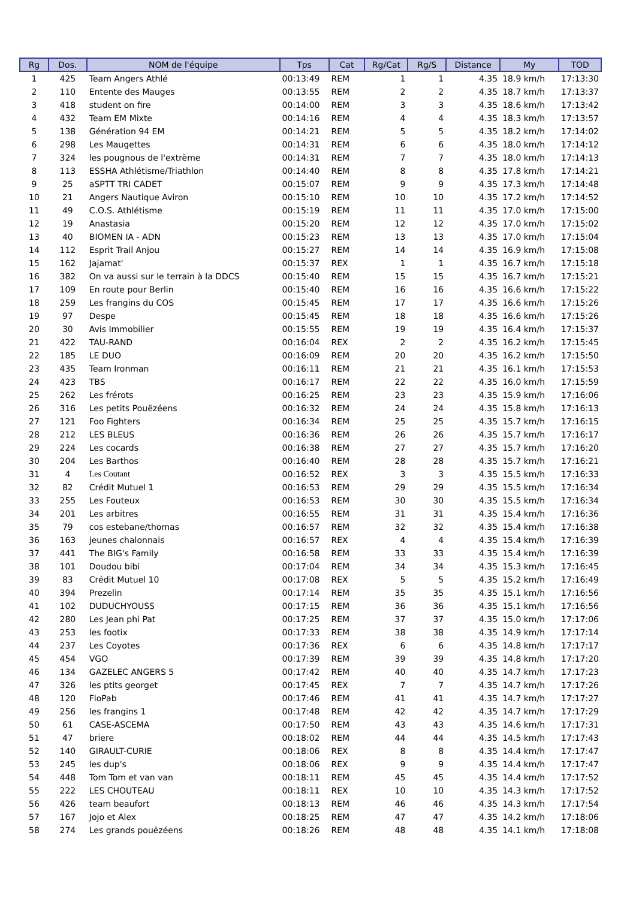| Rg | Dos. | NOM de l'équipe | Tps | Cat | Rg/Cat | Rg/S | Distance | My | TOD |
| --- | --- | --- | --- | --- | --- | --- | --- | --- | --- |
| 1 | 425 | Team Angers Athlé | 00:13:49 | REM | 1 | 1 | 4.35 | 18.9 km/h | 17:13:30 |
| 2 | 110 | Entente des Mauges | 00:13:55 | REM | 2 | 2 | 4.35 | 18.7 km/h | 17:13:37 |
| 3 | 418 | student on fire | 00:14:00 | REM | 3 | 3 | 4.35 | 18.6 km/h | 17:13:42 |
| 4 | 432 | Team EM Mixte | 00:14:16 | REM | 4 | 4 | 4.35 | 18.3 km/h | 17:13:57 |
| 5 | 138 | Génération 94 EM | 00:14:21 | REM | 5 | 5 | 4.35 | 18.2 km/h | 17:14:02 |
| 6 | 298 | Les Maugettes | 00:14:31 | REM | 6 | 6 | 4.35 | 18.0 km/h | 17:14:12 |
| 7 | 324 | les pougnous de l'extrème | 00:14:31 | REM | 7 | 7 | 4.35 | 18.0 km/h | 17:14:13 |
| 8 | 113 | ESSHA Athlétisme/Triathlon | 00:14:40 | REM | 8 | 8 | 4.35 | 17.8 km/h | 17:14:21 |
| 9 | 25 | aSPTT TRI CADET | 00:15:07 | REM | 9 | 9 | 4.35 | 17.3 km/h | 17:14:48 |
| 10 | 21 | Angers Nautique Aviron | 00:15:10 | REM | 10 | 10 | 4.35 | 17.2 km/h | 17:14:52 |
| 11 | 49 | C.O.S. Athlétisme | 00:15:19 | REM | 11 | 11 | 4.35 | 17.0 km/h | 17:15:00 |
| 12 | 19 | Anastasia | 00:15:20 | REM | 12 | 12 | 4.35 | 17.0 km/h | 17:15:02 |
| 13 | 40 | BIOMEN IA - ADN | 00:15:23 | REM | 13 | 13 | 4.35 | 17.0 km/h | 17:15:04 |
| 14 | 112 | Esprit Trail Anjou | 00:15:27 | REM | 14 | 14 | 4.35 | 16.9 km/h | 17:15:08 |
| 15 | 162 | Jajamat' | 00:15:37 | REX | 1 | 1 | 4.35 | 16.7 km/h | 17:15:18 |
| 16 | 382 | On va aussi sur le terrain à la DDCS | 00:15:40 | REM | 15 | 15 | 4.35 | 16.7 km/h | 17:15:21 |
| 17 | 109 | En route pour Berlin | 00:15:40 | REM | 16 | 16 | 4.35 | 16.6 km/h | 17:15:22 |
| 18 | 259 | Les frangins du COS | 00:15:45 | REM | 17 | 17 | 4.35 | 16.6 km/h | 17:15:26 |
| 19 | 97 | Despe | 00:15:45 | REM | 18 | 18 | 4.35 | 16.6 km/h | 17:15:26 |
| 20 | 30 | Avis Immobilier | 00:15:55 | REM | 19 | 19 | 4.35 | 16.4 km/h | 17:15:37 |
| 21 | 422 | TAU-RAND | 00:16:04 | REX | 2 | 2 | 4.35 | 16.2 km/h | 17:15:45 |
| 22 | 185 | LE DUO | 00:16:09 | REM | 20 | 20 | 4.35 | 16.2 km/h | 17:15:50 |
| 23 | 435 | Team Ironman | 00:16:11 | REM | 21 | 21 | 4.35 | 16.1 km/h | 17:15:53 |
| 24 | 423 | TBS | 00:16:17 | REM | 22 | 22 | 4.35 | 16.0 km/h | 17:15:59 |
| 25 | 262 | Les frérots | 00:16:25 | REM | 23 | 23 | 4.35 | 15.9 km/h | 17:16:06 |
| 26 | 316 | Les petits Pouëzéens | 00:16:32 | REM | 24 | 24 | 4.35 | 15.8 km/h | 17:16:13 |
| 27 | 121 | Foo Fighters | 00:16:34 | REM | 25 | 25 | 4.35 | 15.7 km/h | 17:16:15 |
| 28 | 212 | LES BLEUS | 00:16:36 | REM | 26 | 26 | 4.35 | 15.7 km/h | 17:16:17 |
| 29 | 224 | Les cocards | 00:16:38 | REM | 27 | 27 | 4.35 | 15.7 km/h | 17:16:20 |
| 30 | 204 | Les Barthos | 00:16:40 | REM | 28 | 28 | 4.35 | 15.7 km/h | 17:16:21 |
| 31 | 4 | Les Coutant | 00:16:52 | REX | 3 | 3 | 4.35 | 15.5 km/h | 17:16:33 |
| 32 | 82 | Crédit Mutuel 1 | 00:16:53 | REM | 29 | 29 | 4.35 | 15.5 km/h | 17:16:34 |
| 33 | 255 | Les Fouteux | 00:16:53 | REM | 30 | 30 | 4.35 | 15.5 km/h | 17:16:34 |
| 34 | 201 | Les arbitres | 00:16:55 | REM | 31 | 31 | 4.35 | 15.4 km/h | 17:16:36 |
| 35 | 79 | cos estebane/thomas | 00:16:57 | REM | 32 | 32 | 4.35 | 15.4 km/h | 17:16:38 |
| 36 | 163 | jeunes chalonnais | 00:16:57 | REX | 4 | 4 | 4.35 | 15.4 km/h | 17:16:39 |
| 37 | 441 | The BIG's Family | 00:16:58 | REM | 33 | 33 | 4.35 | 15.4 km/h | 17:16:39 |
| 38 | 101 | Doudou bibi | 00:17:04 | REM | 34 | 34 | 4.35 | 15.3 km/h | 17:16:45 |
| 39 | 83 | Crédit Mutuel 10 | 00:17:08 | REX | 5 | 5 | 4.35 | 15.2 km/h | 17:16:49 |
| 40 | 394 | Prezelin | 00:17:14 | REM | 35 | 35 | 4.35 | 15.1 km/h | 17:16:56 |
| 41 | 102 | DUDUCHYOUSS | 00:17:15 | REM | 36 | 36 | 4.35 | 15.1 km/h | 17:16:56 |
| 42 | 280 | Les Jean phi Pat | 00:17:25 | REM | 37 | 37 | 4.35 | 15.0 km/h | 17:17:06 |
| 43 | 253 | les footix | 00:17:33 | REM | 38 | 38 | 4.35 | 14.9 km/h | 17:17:14 |
| 44 | 237 | Les Coyotes | 00:17:36 | REX | 6 | 6 | 4.35 | 14.8 km/h | 17:17:17 |
| 45 | 454 | VGO | 00:17:39 | REM | 39 | 39 | 4.35 | 14.8 km/h | 17:17:20 |
| 46 | 134 | GAZELEC ANGERS 5 | 00:17:42 | REM | 40 | 40 | 4.35 | 14.7 km/h | 17:17:23 |
| 47 | 326 | les ptits georget | 00:17:45 | REX | 7 | 7 | 4.35 | 14.7 km/h | 17:17:26 |
| 48 | 120 | FloPab | 00:17:46 | REM | 41 | 41 | 4.35 | 14.7 km/h | 17:17:27 |
| 49 | 256 | les frangins 1 | 00:17:48 | REM | 42 | 42 | 4.35 | 14.7 km/h | 17:17:29 |
| 50 | 61 | CASE-ASCEMA | 00:17:50 | REM | 43 | 43 | 4.35 | 14.6 km/h | 17:17:31 |
| 51 | 47 | briere | 00:18:02 | REM | 44 | 44 | 4.35 | 14.5 km/h | 17:17:43 |
| 52 | 140 | GIRAULT-CURIE | 00:18:06 | REX | 8 | 8 | 4.35 | 14.4 km/h | 17:17:47 |
| 53 | 245 | les dup's | 00:18:06 | REX | 9 | 9 | 4.35 | 14.4 km/h | 17:17:47 |
| 54 | 448 | Tom Tom et van van | 00:18:11 | REM | 45 | 45 | 4.35 | 14.4 km/h | 17:17:52 |
| 55 | 222 | LES CHOUTEAU | 00:18:11 | REX | 10 | 10 | 4.35 | 14.3 km/h | 17:17:52 |
| 56 | 426 | team beaufort | 00:18:13 | REM | 46 | 46 | 4.35 | 14.3 km/h | 17:17:54 |
| 57 | 167 | Jojo et Alex | 00:18:25 | REM | 47 | 47 | 4.35 | 14.2 km/h | 17:18:06 |
| 58 | 274 | Les grands pouëzéens | 00:18:26 | REM | 48 | 48 | 4.35 | 14.1 km/h | 17:18:08 |